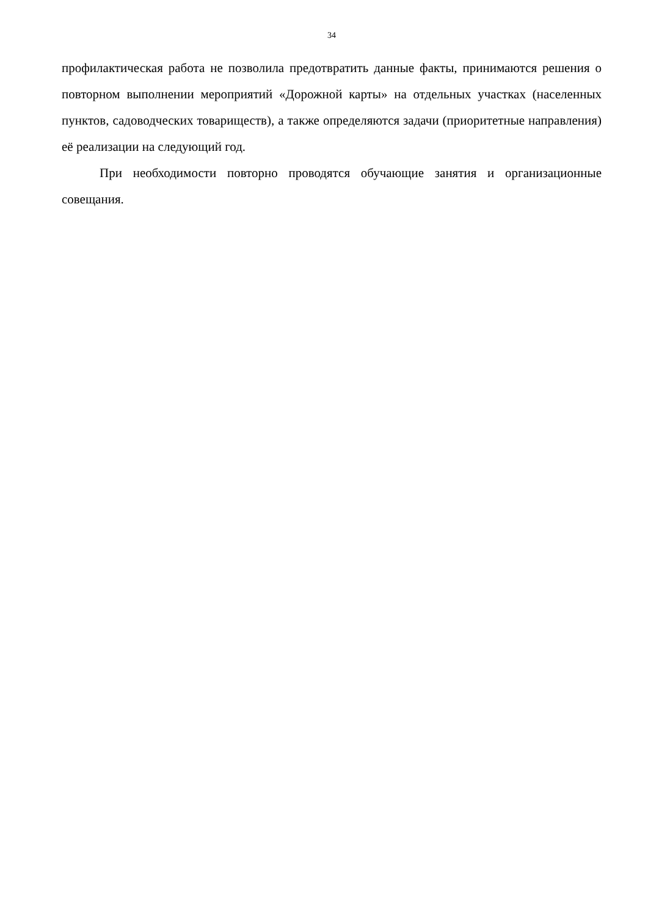34
профилактическая работа не позволила предотвратить данные факты, принимаются решения о повторном выполнении мероприятий «Дорожной карты» на отдельных участках (населенных пунктов, садоводческих товариществ), а также определяются задачи (приоритетные направления) её реализации на следующий год.
При необходимости повторно проводятся обучающие занятия и организационные совещания.